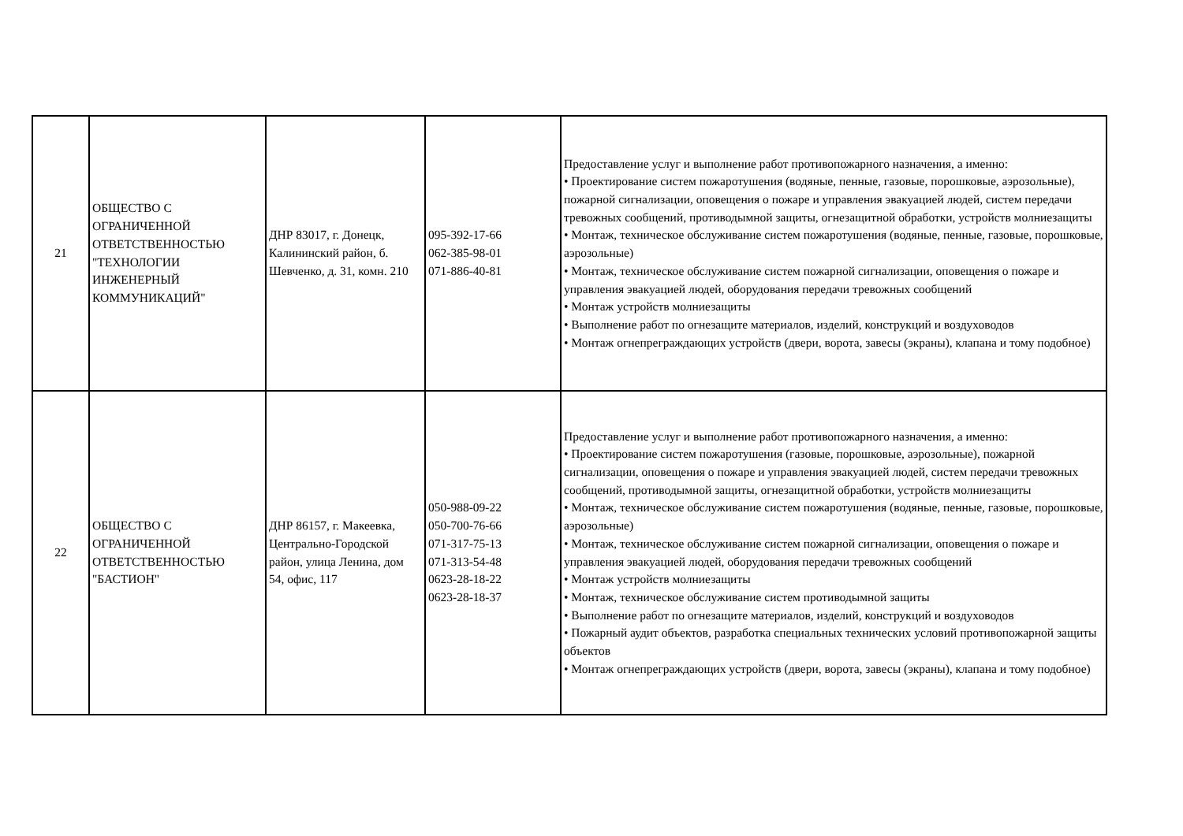| 21 | ОБЩЕСТВО С ОГРАНИЧЕННОЙ ОТВЕТСТВЕННОСТЬЮ "ТЕХНОЛОГИИ ИНЖЕНЕРНЫЙ КОММУНИКАЦИЙ" | ДНР 83017, г. Донецк, Калининский район, б. Шевченко, д. 31, комн. 210 | 095-392-17-66 062-385-98-01 071-886-40-81 | Предоставление услуг и выполнение работ противопожарного назначения, а именно: • Проектирование систем пожаротушения (водяные, пенные, газовые, порошковые, аэрозольные), пожарной сигнализации, оповещения о пожаре и управления эвакуацией людей, систем передачи тревожных сообщений, противодымной защиты, огнезащитной обработки, устройств молниезащиты • Монтаж, техническое обслуживание систем пожаротушения (водяные, пенные, газовые, порошковые, аэрозольные) • Монтаж, техническое обслуживание систем пожарной сигнализации, оповещения о пожаре и управления эвакуацией людей, оборудования передачи тревожных сообщений • Монтаж устройств молниезащиты • Выполнение работ по огнезащите материалов, изделий, конструкций и воздуховодов • Монтаж огнепреграждающих устройств (двери, ворота, завесы (экраны), клапана и тому подобное) |
| 22 | ОБЩЕСТВО С ОГРАНИЧЕННОЙ ОТВЕТСТВЕННОСТЬЮ "БАСТИОН" | ДНР 86157, г. Макеевка, Центрально-Городской район, улица Ленина, дом 54, офис, 117 | 050-988-09-22 050-700-76-66 071-317-75-13 071-313-54-48 0623-28-18-22 0623-28-18-37 | Предоставление услуг и выполнение работ противопожарного назначения, а именно: • Проектирование систем пожаротушения (газовые, порошковые, аэрозольные), пожарной сигнализации, оповещения о пожаре и управления эвакуацией людей, систем передачи тревожных сообщений, противодымной защиты, огнезащитной обработки, устройств молниезащиты • Монтаж, техническое обслуживание систем пожаротушения (водяные, пенные, газовые, порошковые, аэрозольные) • Монтаж, техническое обслуживание систем пожарной сигнализации, оповещения о пожаре и управления эвакуацией людей, оборудования передачи тревожных сообщений • Монтаж устройств молниезащиты • Монтаж, техническое обслуживание систем противодымной защиты • Выполнение работ по огнезащите материалов, изделий, конструкций и воздуховодов • Пожарный аудит объектов, разработка специальных технических условий противопожарной защиты объектов • Монтаж огнепреграждающих устройств (двери, ворота, завесы (экраны), клапана и тому подобное) |